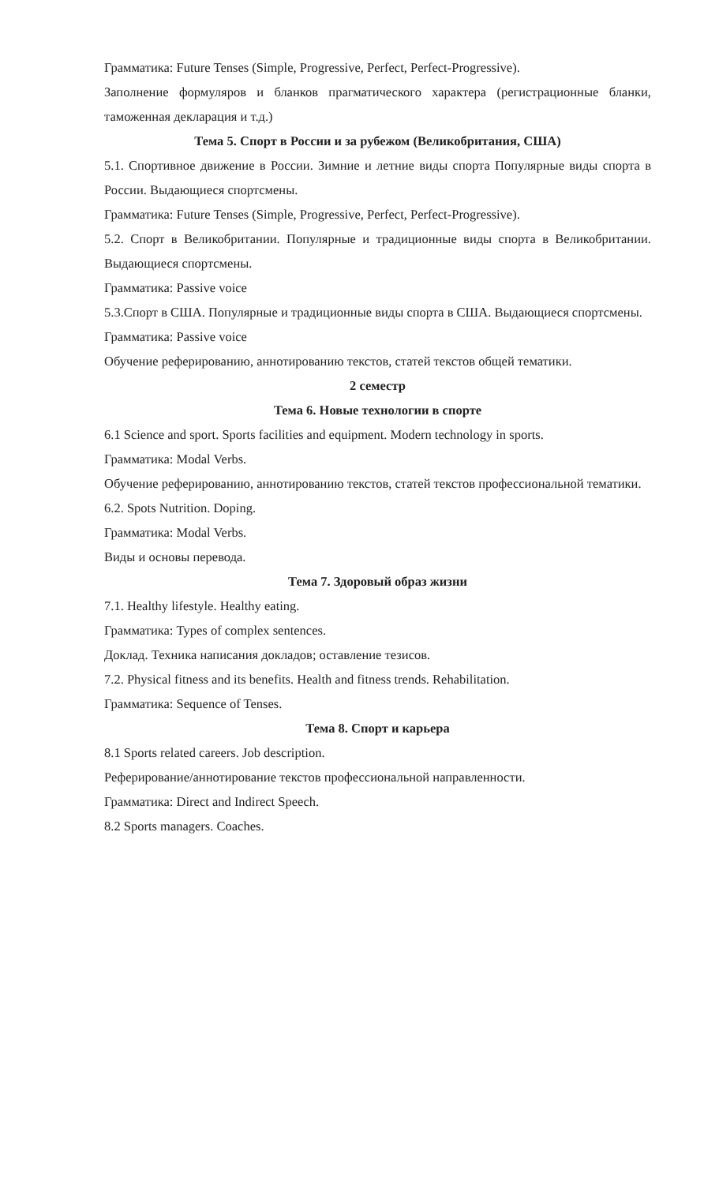Грамматика: Future Tenses (Simple, Progressive, Perfect, Perfect-Progressive).
Заполнение формуляров и бланков прагматического характера (регистрационные бланки, таможенная декларация и т.д.)
Тема 5. Спорт в России и за рубежом (Великобритания, США)
5.1. Спортивное движение в России. Зимние и летние виды спорта Популярные виды спорта в России. Выдающиеся спортсмены.
Грамматика: Future Tenses (Simple, Progressive, Perfect, Perfect-Progressive).
5.2. Спорт в Великобритании. Популярные и традиционные виды спорта в Великобритании. Выдающиеся спортсмены.
Грамматика: Passive voice
5.3.Спорт в США. Популярные и традиционные виды спорта в США. Выдающиеся спортсмены.
Грамматика: Passive voice
Обучение реферированию, аннотированию текстов, статей текстов общей тематики.
2 семестр
Тема 6. Новые технологии в спорте
6.1 Science and sport. Sports facilities and equipment. Modern technology in sports.
Грамматика: Modal Verbs.
Обучение реферированию, аннотированию текстов, статей текстов профессиональной тематики.
6.2. Spots Nutrition. Doping.
Грамматика: Modal Verbs.
Виды и основы перевода.
Тема 7. Здоровый образ жизни
7.1. Healthy lifestyle. Healthy eating.
Грамматика: Types of complex sentences.
Доклад. Техника написания докладов; оставление тезисов.
7.2. Physical fitness and its benefits. Health and fitness trends. Rehabilitation.
Грамматика: Sequence of Tenses.
Тема 8. Спорт и карьера
8.1 Sports related careers. Job description.
Реферирование/аннотирование текстов профессиональной направленности.
Грамматика: Direct and Indirect Speech.
8.2 Sports managers. Coaches.